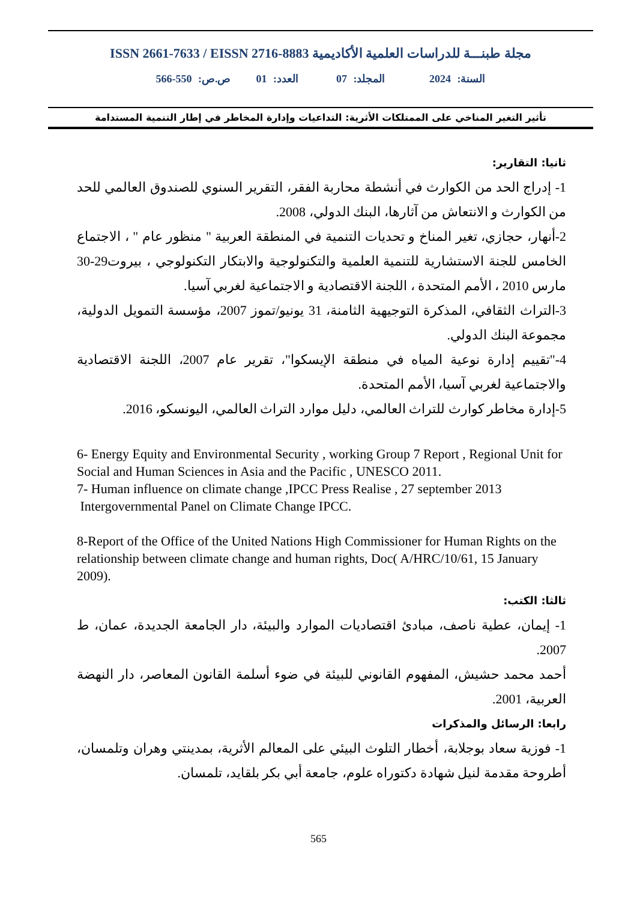مجلة طبنـــة للدراسات العلمية الأكاديمية ISSN 2661-7633 / EISSN 2716-8883
السنة: 2024 المجلد: 07 العدد: 01 ص.ص: 550-566
تأثير التغير المناخي على الممتلكات الأثرية: التداعيات وإدارة المخاطر في إطار التنمية المستدامة
ثانيا: التقارير:
1- إدراج الحد من الكوارث في أنشطة محاربة الفقر، التقرير السنوي للصندوق العالمي للحد من الكوارث و الانتعاش من آثارها، البنك الدولي، 2008.
2-أنهار، حجازي، تغير المناخ و تحديات التنمية في المنطقة العربية " منظور عام " ، الاجتماع الخامس للجنة الاستشارية للتنمية العلمية والتكنولوجية والابتكار التكنولوجي ، بيروت29-30 مارس 2010 ، الأمم المتحدة ، اللجنة الاقتصادية و الاجتماعية لغربي آسيا.
3-التراث الثقافي، المذكرة التوجيهية الثامنة، 31 يونيو/تموز 2007، مؤسسة التمويل الدولية، مجموعة البنك الدولي.
4-"تقييم إدارة نوعية المياه في منطقة الإيسكوا"، تقرير عام 2007، اللجنة الاقتصادية والاجتماعية لغربي آسيا، الأمم المتحدة.
5-إدارة مخاطر كوارث للتراث العالمي، دليل موارد التراث العالمي، اليونسكو، 2016.
6- Energy Equity and Environmental Security , working Group 7 Report , Regional Unit for Social and Human Sciences in Asia and the Pacific , UNESCO 2011.
7- Human influence on climate change ,IPCC Press Realise , 27 september 2013
Intergovernmental Panel on Climate Change IPCC.
8-Report of the Office of the United Nations High Commissioner for Human Rights on the relationship between climate change and human rights, Doc( A/HRC/10/61, 15 January 2009).
ثالثا: الكتب:
1- إيمان، عطية ناصف، مبادئ اقتصاديات الموارد والبيئة، دار الجامعة الجديدة، عمان، ط 2007.
أحمد محمد حشيش، المفهوم القانوني للبيئة في ضوء أسلمة القانون المعاصر، دار النهضة العربية، 2001.
رابعا: الرسائل والمذكرات
1- فوزية سعاد بوجلابة، أخطار التلوث البيئي على المعالم الأثرية، بمدينتي وهران وتلمسان، أطروحة مقدمة لنيل شهادة دكتوراه علوم، جامعة أبي بكر بلقايد، تلمسان.
565